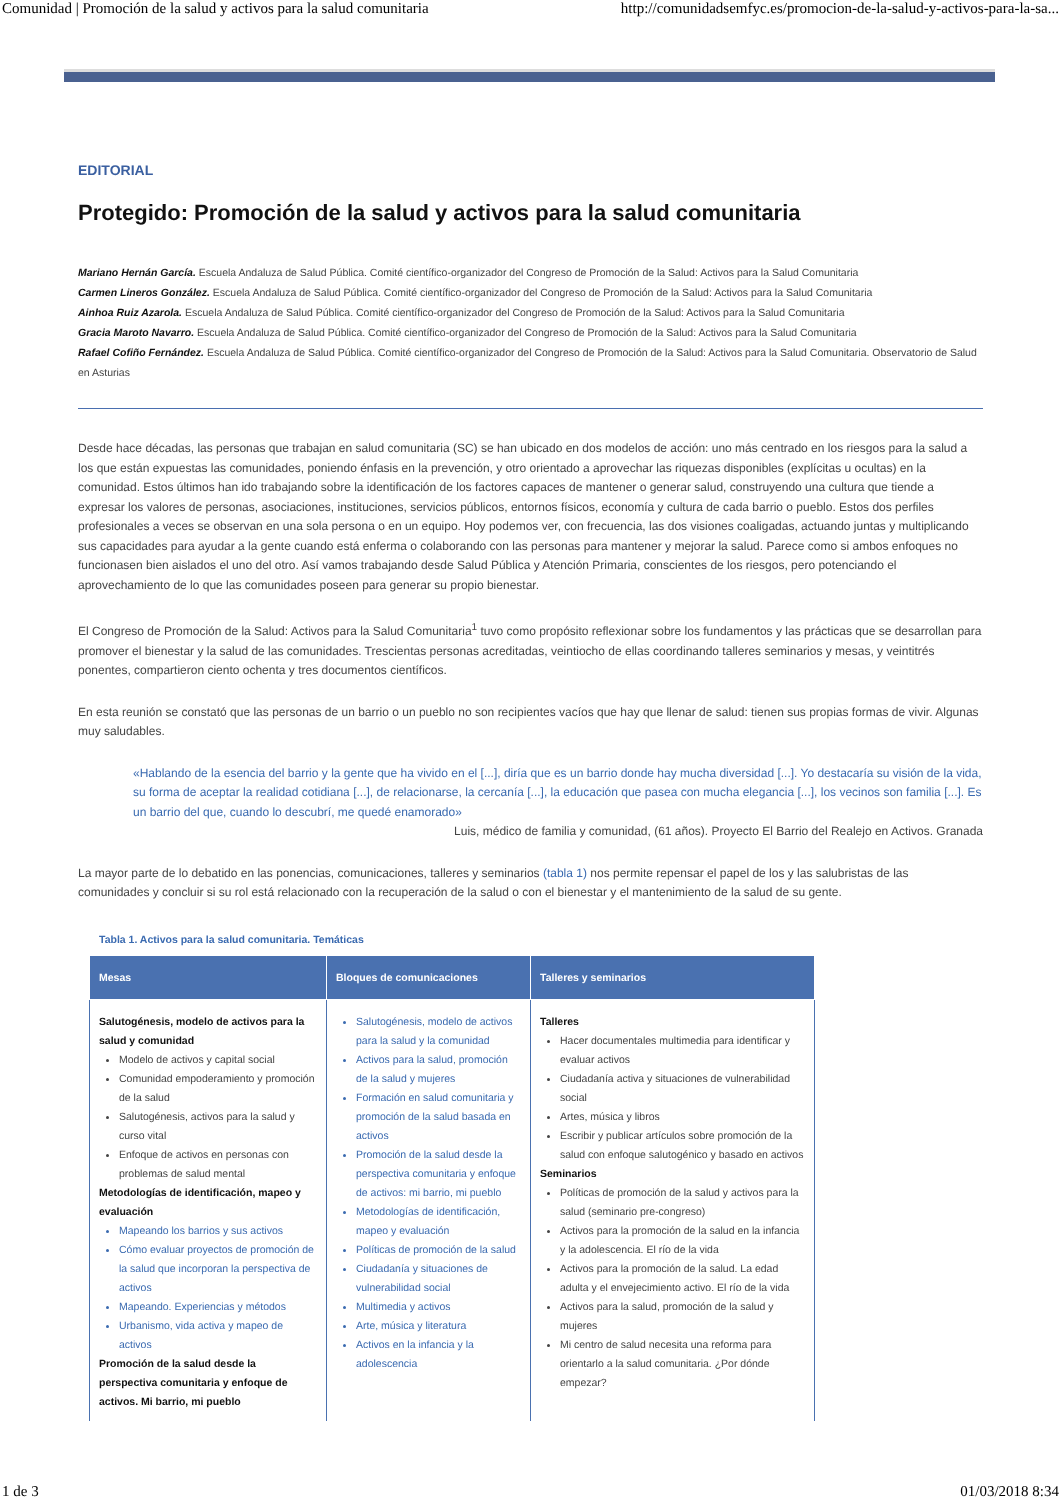Comunidad | Promoción de la salud y activos para la salud comunitaria http://comunidadsemfyc.es/promocion-de-la-salud-y-activos-para-la-sa...
EDITORIAL
Protegido: Promoción de la salud y activos para la salud comunitaria
Mariano Hernán García. Escuela Andaluza de Salud Pública. Comité científico-organizador del Congreso de Promoción de la Salud: Activos para la Salud Comunitaria
Carmen Lineros González. Escuela Andaluza de Salud Pública. Comité científico-organizador del Congreso de Promoción de la Salud: Activos para la Salud Comunitaria
Ainhoa Ruiz Azarola. Escuela Andaluza de Salud Pública. Comité científico-organizador del Congreso de Promoción de la Salud: Activos para la Salud Comunitaria
Gracia Maroto Navarro. Escuela Andaluza de Salud Pública. Comité científico-organizador del Congreso de Promoción de la Salud: Activos para la Salud Comunitaria
Rafael Cofiño Fernández. Escuela Andaluza de Salud Pública. Comité científico-organizador del Congreso de Promoción de la Salud: Activos para la Salud Comunitaria. Observatorio de Salud en Asturias
Desde hace décadas, las personas que trabajan en salud comunitaria (SC) se han ubicado en dos modelos de acción: uno más centrado en los riesgos para la salud a los que están expuestas las comunidades, poniendo énfasis en la prevención, y otro orientado a aprovechar las riquezas disponibles (explícitas u ocultas) en la comunidad. Estos últimos han ido trabajando sobre la identificación de los factores capaces de mantener o generar salud, construyendo una cultura que tiende a expresar los valores de personas, asociaciones, instituciones, servicios públicos, entornos físicos, economía y cultura de cada barrio o pueblo. Estos dos perfiles profesionales a veces se observan en una sola persona o en un equipo. Hoy podemos ver, con frecuencia, las dos visiones coaligadas, actuando juntas y multiplicando sus capacidades para ayudar a la gente cuando está enferma o colaborando con las personas para mantener y mejorar la salud. Parece como si ambos enfoques no funcionasen bien aislados el uno del otro. Así vamos trabajando desde Salud Pública y Atención Primaria, conscientes de los riesgos, pero potenciando el aprovechamiento de lo que las comunidades poseen para generar su propio bienestar.
El Congreso de Promoción de la Salud: Activos para la Salud Comunitaria<sup>1</sup> tuvo como propósito reflexionar sobre los fundamentos y las prácticas que se desarrollan para promover el bienestar y la salud de las comunidades. Trescientas personas acreditadas, veintiocho de ellas coordinando talleres seminarios y mesas, y veintitrés ponentes, compartieron ciento ochenta y tres documentos científicos.
En esta reunión se constató que las personas de un barrio o un pueblo no son recipientes vacíos que hay que llenar de salud: tienen sus propias formas de vivir. Algunas muy saludables.
«Hablando de la esencia del barrio y la gente que ha vivido en el [...], diría que es un barrio donde hay mucha diversidad [...]. Yo destacaría su visión de la vida, su forma de aceptar la realidad cotidiana [...], de relacionarse, la cercanía [...], la educación que pasea con mucha elegancia [...], los vecinos son familia [...]. Es un barrio del que, cuando lo descubrí, me quedé enamorado»
Luis, médico de familia y comunidad, (61 años). Proyecto El Barrio del Realejo en Activos. Granada
La mayor parte de lo debatido en las ponencias, comunicaciones, talleres y seminarios (tabla 1) nos permite repensar el papel de los y las salubristas de las comunidades y concluir si su rol está relacionado con la recuperación de la salud o con el bienestar y el mantenimiento de la salud de su gente.
Tabla 1. Activos para la salud comunitaria. Temáticas
| Mesas | Bloques de comunicaciones | Talleres y seminarios |
| --- | --- | --- |
| Salutogénesis, modelo de activos para la salud y comunidad Modelo de activos y capital social Comunidad empoderamiento y promoción de la salud Salutogénesis, activos para la salud y curso vital Enfoque de activos en personas con problemas de salud mental Metodologías de identificación, mapeo y evaluación Mapeando los barrios y sus activos Cómo evaluar proyectos de promoción de la salud que incorporan la perspectiva de activos Mapeando. Experiencias y métodos Urbanismo, vida activa y mapeo de activos Promoción de la salud desde la perspectiva comunitaria y enfoque de activos. Mi barrio, mi pueblo | Salutogénesis, modelo de activos para la salud y la comunidad Activos para la salud, promoción de la salud y mujeres Formación en salud comunitaria y promoción de la salud basada en activos Promoción de la salud desde la perspectiva comunitaria y enfoque de activos: mi barrio, mi pueblo Metodologías de identificación, mapeo y evaluación Políticas de promoción de la salud Ciudadanía y situaciones de vulnerabilidad social Multimedia y activos Arte, música y literatura Activos en la infancia y la adolescencia | Talleres Hacer documentales multimedia para identificar y evaluar activos Ciudadanía activa y situaciones de vulnerabilidad social Artes, música y libros Escribir y publicar artículos sobre promoción de la salud con enfoque salutogénico y basado en activos Seminarios Políticas de promoción de la salud y activos para la salud (seminario pre-congreso) Activos para la promoción de la salud en la infancia y la adolescencia. El río de la vida Activos para la promoción de la salud. La edad adulta y el envejecimiento activo. El río de la vida Activos para la salud, promoción de la salud y mujeres Mi centro de salud necesita una reforma para orientarlo a la salud comunitaria. ¿Por dónde empezar? |
1 de 3 01/03/2018 8:34